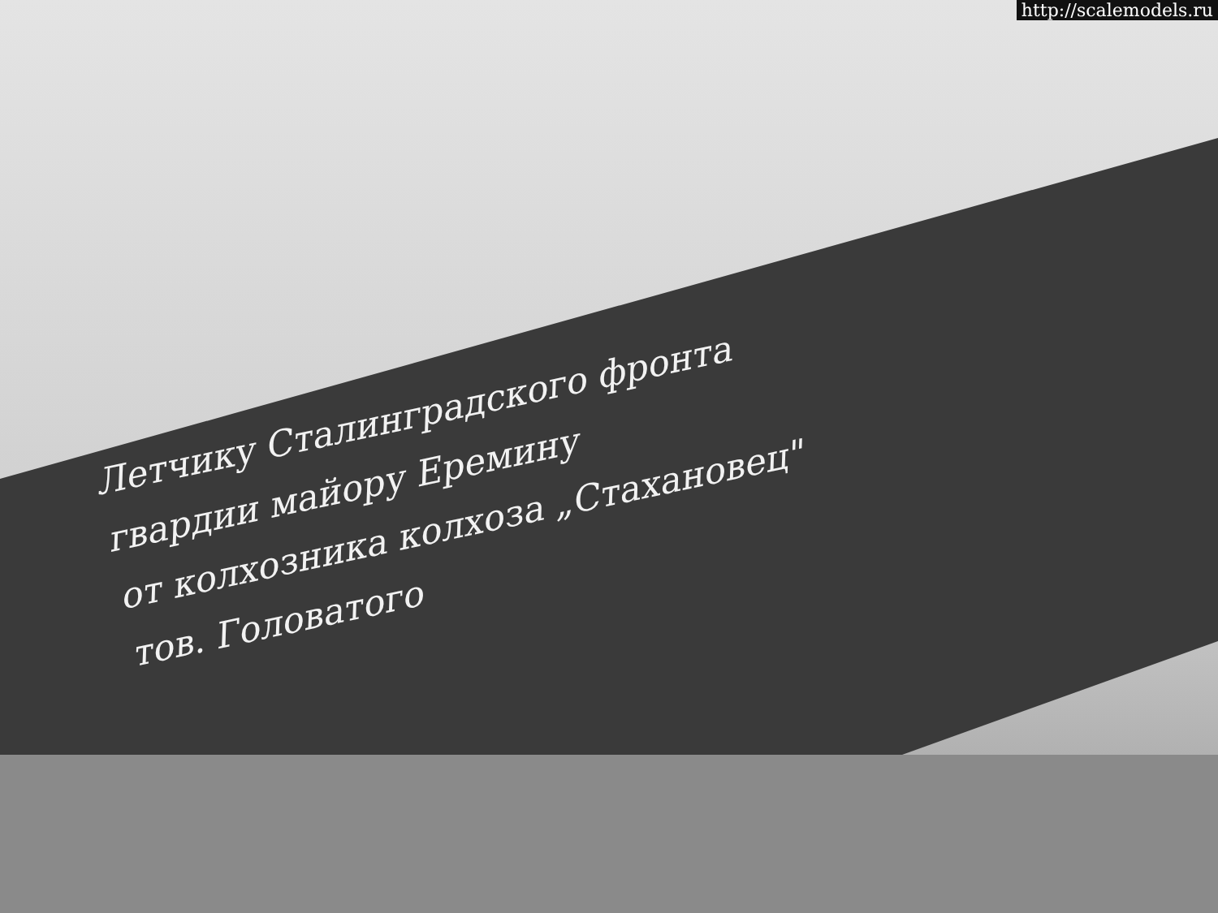http://scalemodels.ru
Летчику Сталинградского фронта
гвардии майору Еремину
от колхозника колхоза „Стахановец"
тов. Головатого